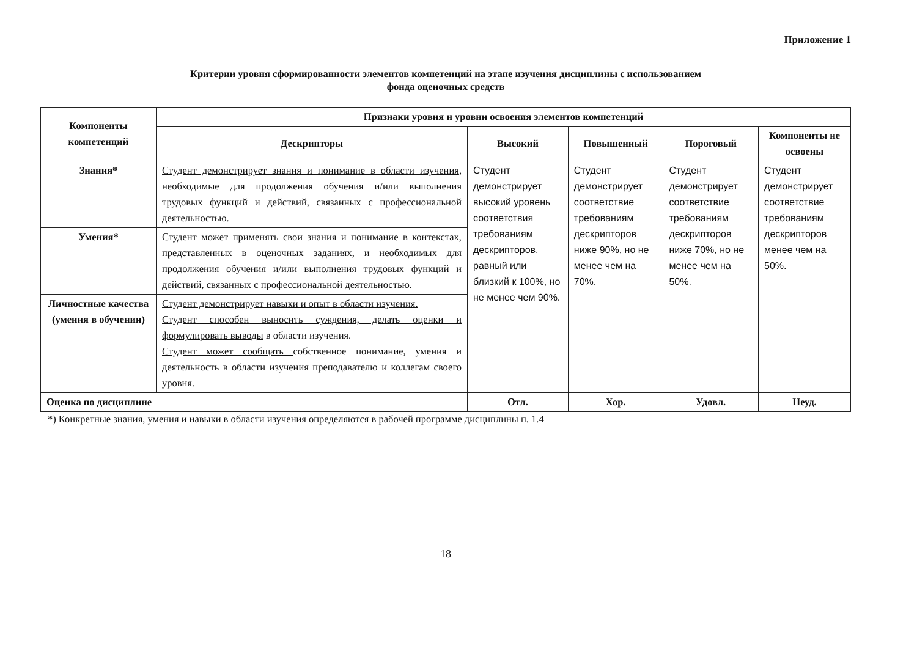Приложение 1
Критерии уровня сформированности элементов компетенций на этапе изучения дисциплины с использованием
фонда оценочных средств
| Компоненты компетенций | Признаки уровня н уровни освоения элементов компетенций | | | | |
| --- | --- | --- | --- | --- | --- |
| | Дескрипторы | Высокий | Повышенный | Пороговый | Компоненты не освоены |
| Знания* | Студент демонстрирует знания и понимание в области изучения , необходимые для продолжения обучения и/или выполнения трудовых функций и действий, связанных с профессиональной деятельностью. | Студент демонстрирует высокий уровень соответствия требованиям дескрипторов, равный или близкий к 100%, но не менее чем 90%. | Студент демонстрирует соответствие требованиям дескрипторов ниже 90%, но не менее чем на 70%. | Студент демонстрирует соответствие требованиям дескрипторов ниже 70%, но не менее чем на 50%. | Студент демонстрирует соответствие требованиям дескрипторов менее чем на 50%. |
| Умения* | Студент может применять свои знания и понимание в контекстах, представленных в оценочных заданиях, и необходимых для продолжения обучения и/или выполнения трудовых функций и действий, связанных с профессиональной деятельностью. | | | | |
| Личностные качества (умения в обучении) | Студент демонстрирует навыки и опыт в области изучения. Студент способен выносить суждения, делать оценки и формулировать выводы в области изучения. Студент может сообщать собственное понимание, умения и деятельность в области изучения преподавателю и коллегам своего уровня. | | | | |
| Оценка по дисциплине | | Отл. | Хор. | Удовл. | Неуд. |
*) Конкретные знания, умения и навыки в области изучения определяются в рабочей программе дисциплины п. 1.4
18